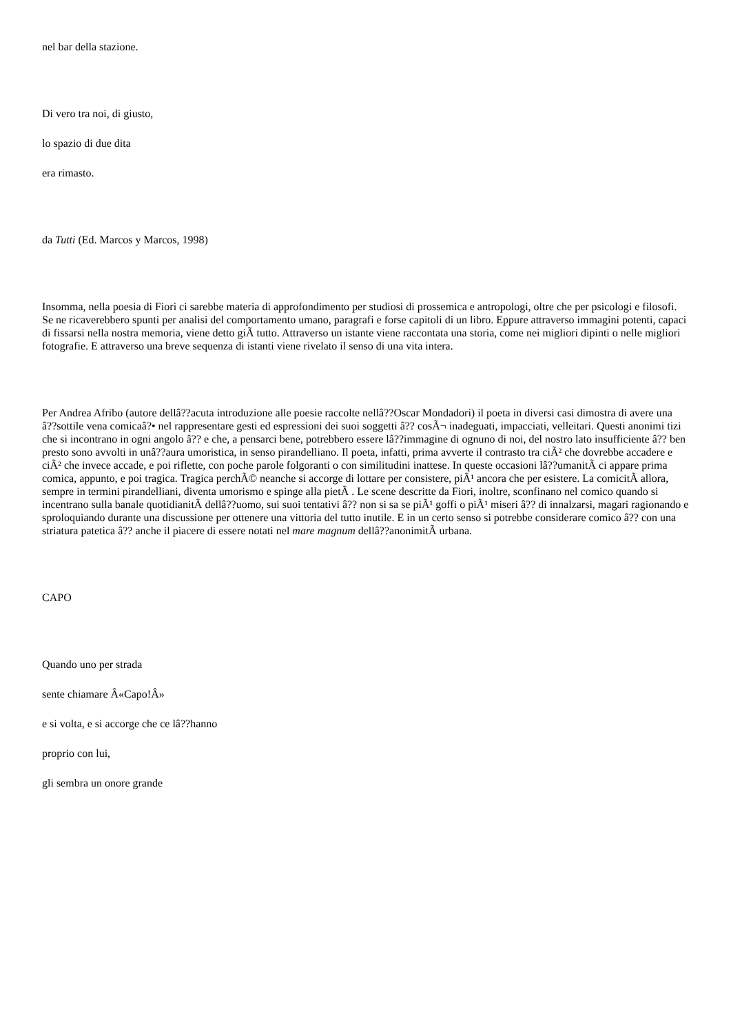nel bar della stazione.
Di vero tra noi, di giusto,
lo spazio di due dita
era rimasto.
da Tutti (Ed. Marcos y Marcos, 1998)
Insomma, nella poesia di Fiori ci sarebbe materia di approfondimento per studiosi di prossemica e antropologi, oltre che per psicologi e filosofi. Se ne ricaverebbero spunti per analisi del comportamento umano, paragrafi e forse capitoli di un libro. Eppure attraverso immagini potenti, capaci di fissarsi nella nostra memoria, viene detto giÃ tutto. Attraverso un istante viene raccontata una storia, come nei migliori dipinti o nelle migliori fotografie. E attraverso una breve sequenza di istanti viene rivelato il senso di una vita intera.
Per Andrea Afribo (autore dellâ??acuta introduzione alle poesie raccolte nellâ??Oscar Mondadori) il poeta in diversi casi dimostra di avere una â??sottile vena comicaâ?• nel rappresentare gesti ed espressioni dei suoi soggetti â?? cosÃ¬ inadeguati, impacciati, velleitari. Questi anonimi tizi che si incontrano in ogni angolo â?? e che, a pensarci bene, potrebbero essere lâ??immagine di ognuno di noi, del nostro lato insufficiente â?? ben presto sono avvolti in unâ??aura umoristica, in senso pirandelliano. Il poeta, infatti, prima avverte il contrasto tra ciÃ² che dovrebbe accadere e ciÃ² che invece accade, e poi riflette, con poche parole folgoranti o con similitudini inattese. In queste occasioni lâ??umanitÃ ci appare prima comica, appunto, e poi tragica. Tragica perchÃ© neanche si accorge di lottare per consistere, piÃ¹ ancora che per esistere. La comicitÃ allora, sempre in termini pirandelliani, diventa umorismo e spinge alla pietÃ . Le scene descritte da Fiori, inoltre, sconfinano nel comico quando si incentrano sulla banale quotidianitÃ dellâ??uomo, sui suoi tentativi â?? non si sa se piÃ¹ goffi o piÃ¹ miseri â?? di innalzarsi, magari ragionando e sproloquiando durante una discussione per ottenere una vittoria del tutto inutile. E in un certo senso si potrebbe considerare comico â?? con una striatura patetica â?? anche il piacere di essere notati nel mare magnum dellâ??anonimitÃ urbana.
CAPO
Quando uno per strada
sente chiamare Â«Capo!Â»
e si volta, e si accorge che ce lâ??hanno
proprio con lui,
gli sembra un onore grande